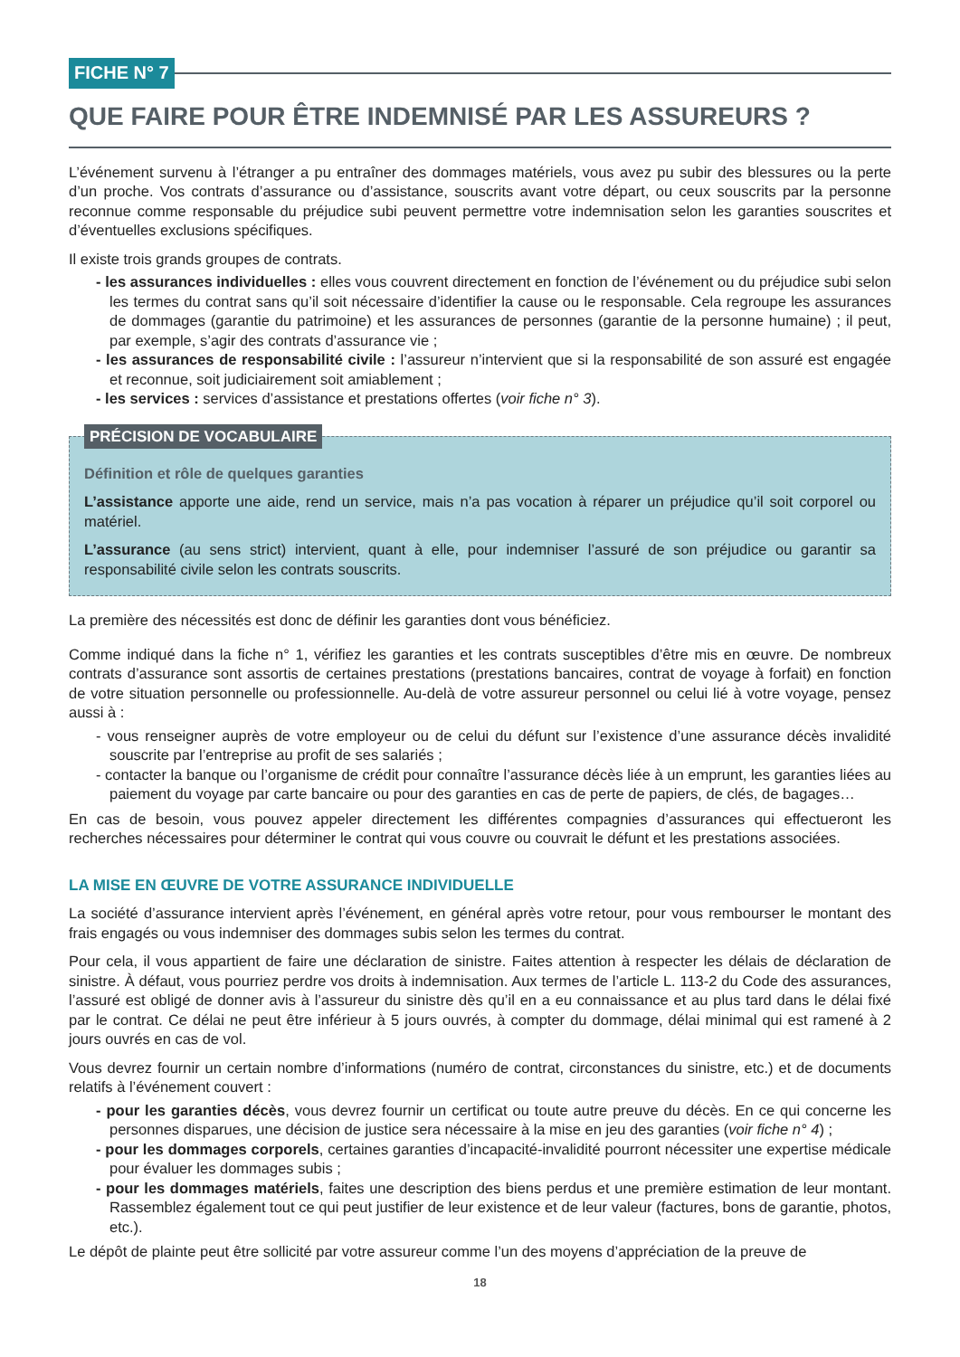FICHE N° 7
QUE FAIRE POUR ÊTRE INDEMNISÉ PAR LES ASSUREURS ?
L’événement survenu à l’étranger a pu entraîner des dommages matériels, vous avez pu subir des blessures ou la perte d’un proche. Vos contrats d’assurance ou d’assistance, souscrits avant votre départ, ou ceux souscrits par la personne reconnue comme responsable du préjudice subi peuvent permettre votre indemnisation selon les garanties souscrites et d’éventuelles exclusions spécifiques.
Il existe trois grands groupes de contrats.
- les assurances individuelles : elles vous couvrent directement en fonction de l’événement ou du préjudice subi selon les termes du contrat sans qu’il soit nécessaire d’identifier la cause ou le responsable. Cela regroupe les assurances de dommages (garantie du patrimoine) et les assurances de personnes (garantie de la personne humaine) ; il peut, par exemple, s’agir des contrats d’assurance vie ;
- les assurances de responsabilité civile : l’assureur n’intervient que si la responsabilité de son assuré est engagée et reconnue, soit judiciairement soit amiablement ;
- les services : services d’assistance et prestations offertes (voir fiche n° 3).
PRÉCISION DE VOCABULAIRE
Définition et rôle de quelques garanties
L’assistance apporte une aide, rend un service, mais n’a pas vocation à réparer un préjudice qu’il soit corporel ou matériel.
L’assurance (au sens strict) intervient, quant à elle, pour indemniser l’assuré de son préjudice ou garantir sa responsabilité civile selon les contrats souscrits.
La première des nécessités est donc de définir les garanties dont vous bénéficiez.
Comme indiqué dans la fiche n° 1, vérifiez les garanties et les contrats susceptibles d’être mis en œuvre. De nombreux contrats d’assurance sont assortis de certaines prestations (prestations bancaires, contrat de voyage à forfait) en fonction de votre situation personnelle ou professionnelle. Au-delà de votre assureur personnel ou celui lié à votre voyage, pensez aussi à :
- vous renseigner auprès de votre employeur ou de celui du défunt sur l’existence d’une assurance décès invalidité souscrite par l’entreprise au profit de ses salariés ;
- contacter la banque ou l’organisme de crédit pour connaître l’assurance décès liée à un emprunt, les garanties liées au paiement du voyage par carte bancaire ou pour des garanties en cas de perte de papiers, de clés, de bagages…
En cas de besoin, vous pouvez appeler directement les différentes compagnies d’assurances qui effectueront les recherches nécessaires pour déterminer le contrat qui vous couvre ou couvrait le défunt et les prestations associées.
LA MISE EN ŒUVRE DE VOTRE ASSURANCE INDIVIDUELLE
La société d’assurance intervient après l’événement, en général après votre retour, pour vous rembourser le montant des frais engagés ou vous indemniser des dommages subis selon les termes du contrat.
Pour cela, il vous appartient de faire une déclaration de sinistre. Faites attention à respecter les délais de déclaration de sinistre. À défaut, vous pourriez perdre vos droits à indemnisation. Aux termes de l’article L. 113-2 du Code des assurances, l’assuré est obligé de donner avis à l’assureur du sinistre dès qu’il en a eu connaissance et au plus tard dans le délai fixé par le contrat. Ce délai ne peut être inférieur à 5 jours ouvrés, à compter du dommage, délai minimal qui est ramené à 2 jours ouvrés en cas de vol.
Vous devrez fournir un certain nombre d’informations (numéro de contrat, circonstances du sinistre, etc.) et de documents relatifs à l’événement couvert :
- pour les garanties décès, vous devrez fournir un certificat ou toute autre preuve du décès. En ce qui concerne les personnes disparues, une décision de justice sera nécessaire à la mise en jeu des garanties (voir fiche n° 4) ;
- pour les dommages corporels, certaines garanties d’incapacité-invalidité pourront nécessiter une expertise médicale pour évaluer les dommages subis ;
- pour les dommages matériels, faites une description des biens perdus et une première estimation de leur montant. Rassemblez également tout ce qui peut justifier de leur existence et de leur valeur (factures, bons de garantie, photos, etc.).
Le dépôt de plainte peut être sollicité par votre assureur comme l’un des moyens d’appréciation de la preuve de
18